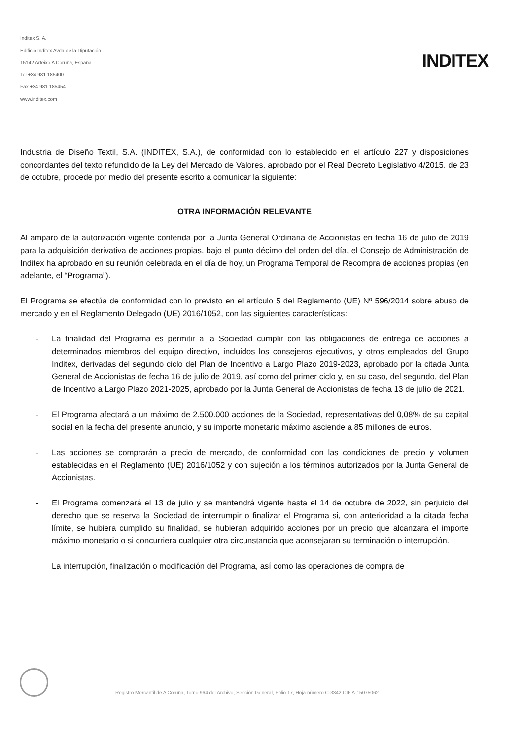Inditex S. A.
Edificio Inditex Avda de la Diputación
15142 Arteixo A Coruña, España
Tel +34 981 185400
Fax +34 981 185454
www.inditex.com
INDITEX
Industria de Diseño Textil, S.A. (INDITEX, S.A.), de conformidad con lo establecido en el artículo 227 y disposiciones concordantes del texto refundido de la Ley del Mercado de Valores, aprobado por el Real Decreto Legislativo 4/2015, de 23 de octubre, procede por medio del presente escrito a comunicar la siguiente:
OTRA INFORMACIÓN RELEVANTE
Al amparo de la autorización vigente conferida por la Junta General Ordinaria de Accionistas en fecha 16 de julio de 2019 para la adquisición derivativa de acciones propias, bajo el punto décimo del orden del día, el Consejo de Administración de Inditex ha aprobado en su reunión celebrada en el día de hoy, un Programa Temporal de Recompra de acciones propias (en adelante, el “Programa”).
El Programa se efectúa de conformidad con lo previsto en el artículo 5 del Reglamento (UE) Nº 596/2014 sobre abuso de mercado y en el Reglamento Delegado (UE) 2016/1052, con las siguientes características:
- La finalidad del Programa es permitir a la Sociedad cumplir con las obligaciones de entrega de acciones a determinados miembros del equipo directivo, incluidos los consejeros ejecutivos, y otros empleados del Grupo Inditex, derivadas del segundo ciclo del Plan de Incentivo a Largo Plazo 2019-2023, aprobado por la citada Junta General de Accionistas de fecha 16 de julio de 2019, así como del primer ciclo y, en su caso, del segundo, del Plan de Incentivo a Largo Plazo 2021-2025, aprobado por la Junta General de Accionistas de fecha 13 de julio de 2021.
- El Programa afectará a un máximo de 2.500.000 acciones de la Sociedad, representativas del 0,08% de su capital social en la fecha del presente anuncio, y su importe monetario máximo asciende a 85 millones de euros.
- Las acciones se comprarán a precio de mercado, de conformidad con las condiciones de precio y volumen establecidas en el Reglamento (UE) 2016/1052 y con sujeción a los términos autorizados por la Junta General de Accionistas.
- El Programa comenzará el 13 de julio y se mantendrá vigente hasta el 14 de octubre de 2022, sin perjuicio del derecho que se reserva la Sociedad de interrumpir o finalizar el Programa si, con anterioridad a la citada fecha límite, se hubiera cumplido su finalidad, se hubieran adquirido acciones por un precio que alcanzara el importe máximo monetario o si concurriera cualquier otra circunstancia que aconsejaran su terminación o interrupción.
La interrupción, finalización o modificación del Programa, así como las operaciones de compra de
Registro Mercantil de A Coruña, Tomo 964 del Archivo, Sección General, Folio 17, Hoja número C-3342 CIF A-15075062